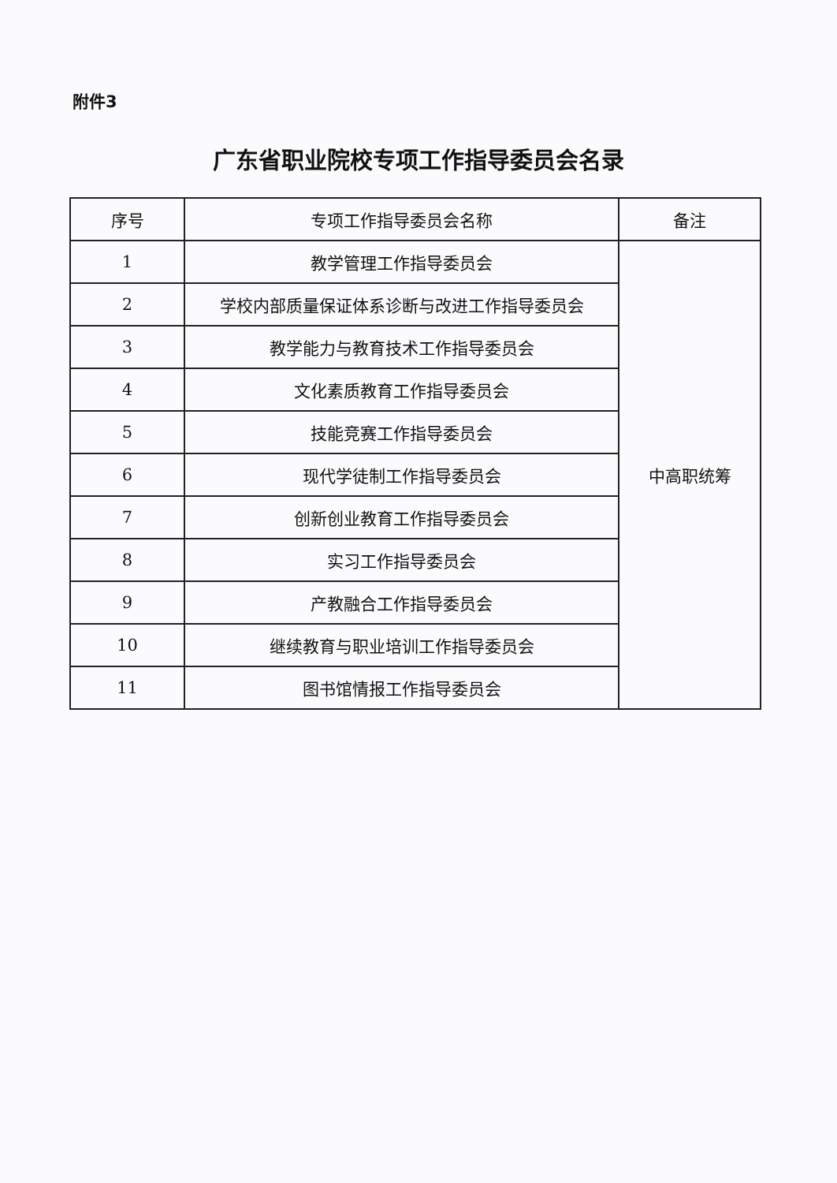附件3
广东省职业院校专项工作指导委员会名录
| 序号 | 专项工作指导委员会名称 | 备注 |
| --- | --- | --- |
| 1 | 教学管理工作指导委员会 | 中高职统筹 |
| 2 | 学校内部质量保证体系诊断与改进工作指导委员会 | |
| 3 | 教学能力与教育技术工作指导委员会 | |
| 4 | 文化素质教育工作指导委员会 | |
| 5 | 技能竞赛工作指导委员会 | |
| 6 | 现代学徒制工作指导委员会 | |
| 7 | 创新创业教育工作指导委员会 | |
| 8 | 实习工作指导委员会 | |
| 9 | 产教融合工作指导委员会 | |
| 10 | 继续教育与职业培训工作指导委员会 | |
| 11 | 图书馆情报工作指导委员会 | |